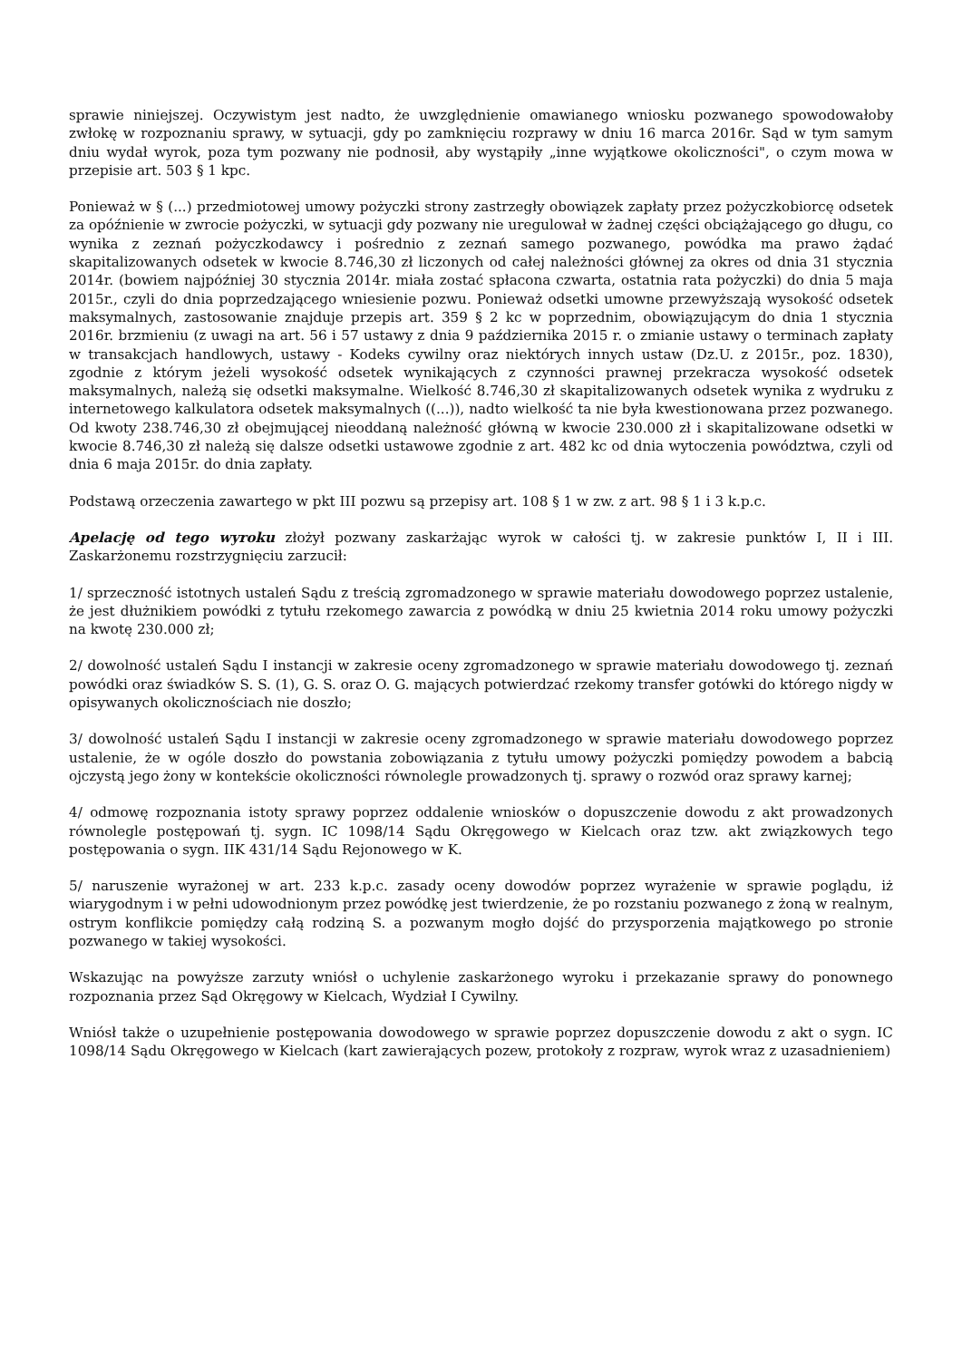sprawie niniejszej. Oczywistym jest nadto, że uwzględnienie omawianego wniosku pozwanego spowodowałoby zwłokę w rozpoznaniu sprawy, w sytuacji, gdy po zamknięciu rozprawy w dniu 16 marca 2016r. Sąd w tym samym dniu wydał wyrok, poza tym pozwany nie podnosił, aby wystąpiły „inne wyjątkowe okoliczności", o czym mowa w przepisie art. 503 § 1 kpc.
Ponieważ w § (...) przedmiotowej umowy pożyczki strony zastrzegły obowiązek zapłaty przez pożyczkobiorcę odsetek za opóźnienie w zwrocie pożyczki, w sytuacji gdy pozwany nie uregulował w żadnej części obciążającego go długu, co wynika z zeznań pożyczkodawcy i pośrednio z zeznań samego pozwanego, powódka ma prawo żądać skapitalizowanych odsetek w kwocie 8.746,30 zł liczonych od całej należności głównej za okres od dnia 31 stycznia 2014r. (bowiem najpóźniej 30 stycznia 2014r. miała zostać spłacona czwarta, ostatnia rata pożyczki) do dnia 5 maja 2015r., czyli do dnia poprzedzającego wniesienie pozwu. Ponieważ odsetki umowne przewyższają wysokość odsetek maksymalnych, zastosowanie znajduje przepis art. 359 § 2 kc w poprzednim, obowiązującym do dnia 1 stycznia 2016r. brzmieniu (z uwagi na art. 56 i 57 ustawy z dnia 9 października 2015 r. o zmianie ustawy o terminach zapłaty w transakcjach handlowych, ustawy - Kodeks cywilny oraz niektórych innych ustaw (Dz.U. z 2015r., poz. 1830), zgodnie z którym jeżeli wysokość odsetek wynikających z czynności prawnej przekracza wysokość odsetek maksymalnych, należą się odsetki maksymalne. Wielkość 8.746,30 zł skapitalizowanych odsetek wynika z wydruku z internetowego kalkulatora odsetek maksymalnych ((...)), nadto wielkość ta nie była kwestionowana przez pozwanego. Od kwoty 238.746,30 zł obejmującej nieoddaną należność główną w kwocie 230.000 zł i skapitalizowane odsetki w kwocie 8.746,30 zł należą się dalsze odsetki ustawowe zgodnie z art. 482 kc od dnia wytoczenia powództwa, czyli od dnia 6 maja 2015r. do dnia zapłaty.
Podstawą orzeczenia zawartego w pkt III pozwu są przepisy art. 108 § 1 w zw. z art. 98 § 1 i 3 k.p.c.
Apelację od tego wyroku złożył pozwany zaskarżając wyrok w całości tj. w zakresie punktów I, II i III. Zaskarżonemu rozstrzygnięciu zarzucił:
1/ sprzeczność istotnych ustaleń Sądu z treścią zgromadzonego w sprawie materiału dowodowego poprzez ustalenie, że jest dłużnikiem powódki z tytułu rzekomego zawarcia z powódką w dniu 25 kwietnia 2014 roku umowy pożyczki na kwotę 230.000 zł;
2/ dowolność ustaleń Sądu I instancji w zakresie oceny zgromadzonego w sprawie materiału dowodowego tj. zeznań powódki oraz świadków S. S. (1), G. S. oraz O. G. mających potwierdzać rzekomy transfer gotówki do którego nigdy w opisywanych okolicznościach nie doszło;
3/ dowolność ustaleń Sądu I instancji w zakresie oceny zgromadzonego w sprawie materiału dowodowego poprzez ustalenie, że w ogóle doszło do powstania zobowiązania z tytułu umowy pożyczki pomiędzy powodem a babcią ojczystą jego żony w kontekście okoliczności równolegle prowadzonych tj. sprawy o rozwód oraz sprawy karnej;
4/ odmowę rozpoznania istoty sprawy poprzez oddalenie wniosków o dopuszczenie dowodu z akt prowadzonych równolegle postępowań tj. sygn. IC 1098/14 Sądu Okręgowego w Kielcach oraz tzw. akt związkowych tego postępowania o sygn. IIK 431/14 Sądu Rejonowego w K.
5/ naruszenie wyrażonej w art. 233 k.p.c. zasady oceny dowodów poprzez wyrażenie w sprawie poglądu, iż wiarygodnym i w pełni udowodnionym przez powódkę jest twierdzenie, że po rozstaniu pozwanego z żoną w realnym, ostrym konflikcie pomiędzy całą rodziną S. a pozwanym mogło dojść do przysporzenia majątkowego po stronie pozwanego w takiej wysokości.
Wskazując na powyższe zarzuty wniósł o uchylenie zaskarżonego wyroku i przekazanie sprawy do ponownego rozpoznania przez Sąd Okręgowy w Kielcach, Wydział I Cywilny.
Wniósł także o uzupełnienie postępowania dowodowego w sprawie poprzez dopuszczenie dowodu z akt o sygn. IC 1098/14 Sądu Okręgowego w Kielcach (kart zawierających pozew, protokoły z rozpraw, wyrok wraz z uzasadnieniem)